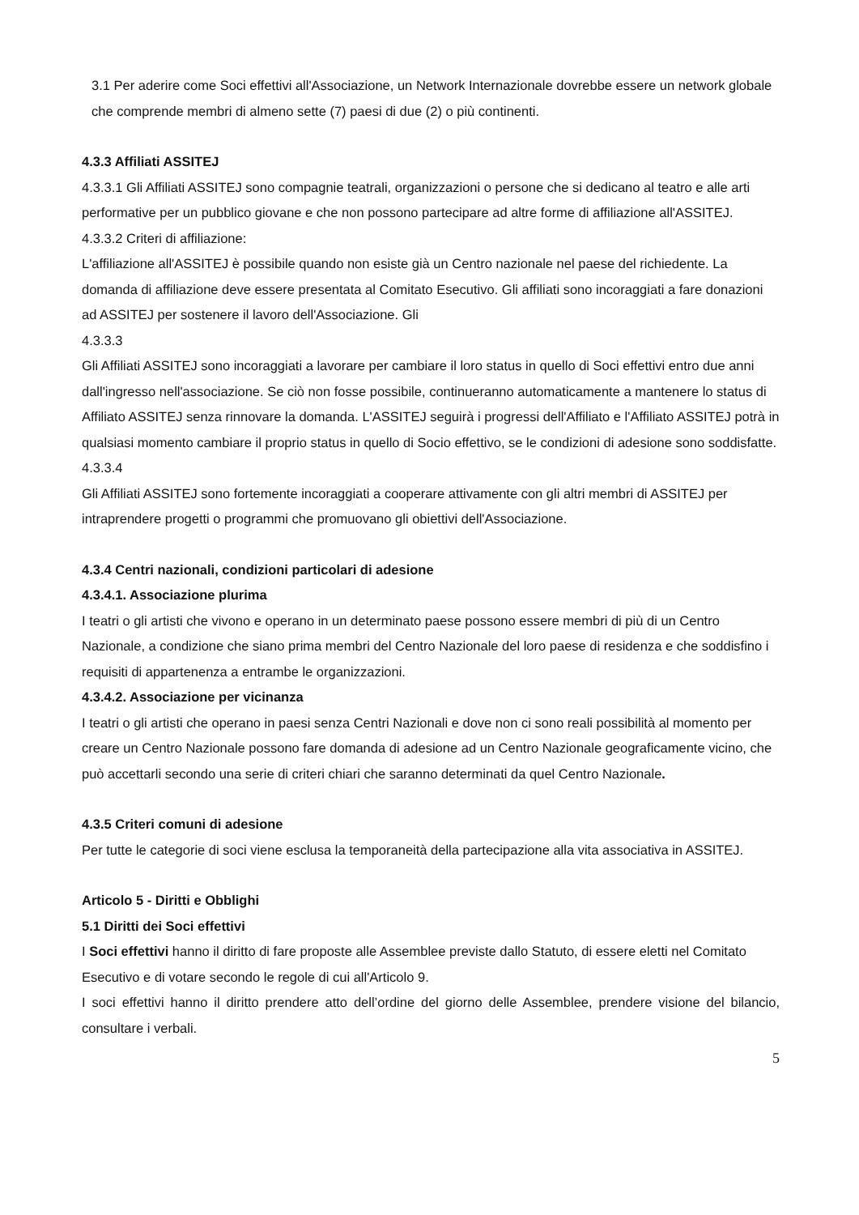3.1 Per aderire come Soci effettivi all'Associazione, un Network Internazionale dovrebbe essere un network globale che comprende membri di almeno sette (7) paesi di due (2) o più continenti.
4.3.3 Affiliati ASSITEJ
4.3.3.1 Gli Affiliati ASSITEJ sono compagnie teatrali, organizzazioni o persone che si dedicano al teatro e alle arti performative per un pubblico giovane e che non possono partecipare ad altre forme di affiliazione all'ASSITEJ.
4.3.3.2 Criteri di affiliazione:
L'affiliazione all'ASSITEJ è possibile quando non esiste già un Centro nazionale nel paese del richiedente. La domanda di affiliazione deve essere presentata al Comitato Esecutivo. Gli affiliati sono incoraggiati a fare donazioni ad ASSITEJ per sostenere il lavoro dell'Associazione. Gli
4.3.3.3
Gli Affiliati ASSITEJ sono incoraggiati a lavorare per cambiare il loro status in quello di Soci effettivi entro due anni dall'ingresso nell'associazione. Se ciò non fosse possibile, continueranno automaticamente a mantenere lo status di Affiliato ASSITEJ senza rinnovare la domanda. L'ASSITEJ seguirà i progressi dell'Affiliato e l'Affiliato ASSITEJ potrà in qualsiasi momento cambiare il proprio status in quello di Socio effettivo, se le condizioni di adesione sono soddisfatte.
4.3.3.4
Gli Affiliati ASSITEJ sono fortemente incoraggiati a cooperare attivamente con gli altri membri di ASSITEJ per intraprendere progetti o programmi che promuovano gli obiettivi dell'Associazione.
4.3.4 Centri nazionali, condizioni particolari di adesione
4.3.4.1. Associazione plurima
I teatri o gli artisti che vivono e operano in un determinato paese possono essere membri di più di un Centro Nazionale, a condizione che siano prima membri del Centro Nazionale del loro paese di residenza e che soddisfino i requisiti di appartenenza a entrambe le organizzazioni.
4.3.4.2. Associazione per vicinanza
I teatri o gli artisti che operano in paesi senza Centri Nazionali e dove non ci sono reali possibilità al momento per creare un Centro Nazionale possono fare domanda di adesione ad un Centro Nazionale geograficamente vicino, che può accettarli secondo una serie di criteri chiari che saranno determinati da quel Centro Nazionale.
4.3.5 Criteri comuni di adesione
Per tutte le categorie di soci viene esclusa la temporaneità della partecipazione alla vita associativa in ASSITEJ.
Articolo 5 - Diritti e Obblighi
5.1 Diritti dei Soci effettivi
I Soci effettivi hanno il diritto di fare proposte alle Assemblee previste dallo Statuto, di essere eletti nel Comitato Esecutivo e di votare secondo le regole di cui all'Articolo 9.
I soci effettivi hanno il diritto prendere atto dell’ordine del giorno delle Assemblee, prendere visione del bilancio, consultare i verbali.
5